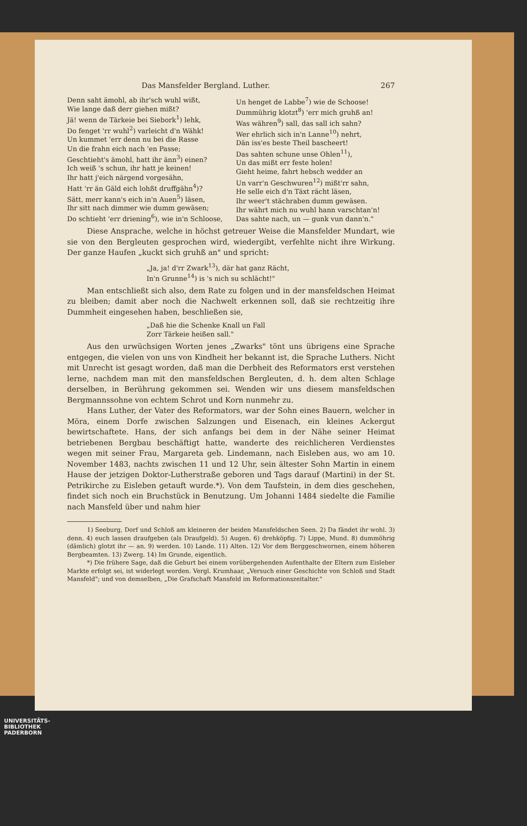Das Mansfelder Bergland. Luther. 267
Denn saht ämohl, ab ihr'sch wuhl wißt,
Wie lange daß derr giehen mißt?
Jä! wenn de Tärkeie bei Siebork<sup>1</sup>) lehk,
Do fenget 'rr wuhl<sup>2</sup>) varleicht d'n Wähk!
Un kummet 'err denn nu bei die Rasse
Un die frahn eich nach 'en Passe;
Geschtieht's ämohl, hatt ihr änn<sup>3</sup>) einen?
Ich weiß 's schun, ihr hatt je keinen!
Ihr hatt j'eich närgend vorgesähn,
Hatt 'rr än Gäld eich lohßt druffgähn<sup>4</sup>)?
Sätt, merr kann's eich in'n Auen<sup>5</sup>) läsen,
Ihr sitt nach dimmer wie dumm gewäsen;
Do schtieht 'err driening<sup>6</sup>), wie in'n Schloose,
Un henget de Labbe<sup>7</sup>) wie de Schoose!
Dummührig klotzt<sup>8</sup>) 'err mich gruhß an!
Was währen<sup>9</sup>) sall, das sall ich sahn?
Wer ehrlich sich in'n Lanne<sup>10</sup>) nehrt,
Dän iss'es beste Theil baschеert!
Das sahten schune unse Ohlen<sup>11</sup>),
Un das mißt err feste holen!
Gieht heime, fahrt hebsch wedder an
Un varr'n Geschwuren<sup>12</sup>) mißt'rr sahn,
He selle eich d'n Täxt rächt läsen,
Ihr weer't stächraben dumm gewäsen.
Ihr währt mich nu wuhl hann varschtan'n!
Das sahte nach, un — gunk vun dann'n."
Diese Ansprache, welche in höchst getreuer Weise die Mansfelder Mundart, wie sie von den Bergleuten gesprochen wird, wiedergibt, verfehlte nicht ihre Wirkung. Der ganze Haufen „kuckt sich gruhß an" und spricht:
„Ja, ja! d'rr Zwark<sup>13</sup>), där hat ganz Rächt,
In'n Grunne<sup>14</sup>) is 's nich su schlächt!"
Man entschließt sich also, dem Rate zu folgen und in der mansfeldschen Heimat zu bleiben; damit aber noch die Nachwelt erkennen soll, daß sie rechtzeitig ihre Dummheit eingesehen haben, beschließen sie,
„Daß hie die Schenke Knall un Fall
Zorr Tärkeie heißen sall."
Aus den urwüchsigen Worten jenes „Zwarks" tönt uns übrigens eine Sprache entgegen, die vielen von uns von Kindheit her bekannt ist, die Sprache Luthers. Nicht mit Unrecht ist gesagt worden, daß man die Derbheit des Reformators erst verstehen lerne, nachdem man mit den mansfeldschen Bergleuten, d. h. dem alten Schlage derselben, in Berührung gekommen sei. Wenden wir uns diesem mansfeldschen Bergmannssohne von echtem Schrot und Korn nunmehr zu.
Hans Luther, der Vater des Reformators, war der Sohn eines Bauern, welcher in Möra, einem Dorfe zwischen Salzungen und Eisenach, ein kleines Ackergut bewirtschaftete. Hans, der sich anfangs bei dem in der Nähe seiner Heimat betriebenen Bergbau beschäftigt hatte, wanderte des reichlicheren Verdienstes wegen mit seiner Frau, Margareta geb. Lindemann, nach Eisleben aus, wo am 10. November 1483, nachts zwischen 11 und 12 Uhr, sein ältester Sohn Martin in einem Hause der jetzigen Doktor-Lutherstraße geboren und Tags darauf (Martini) in der St. Petrikirche zu Eisleben getauft wurde.*). Von dem Taufstein, in dem dies geschehen, findet sich noch ein Bruchstück in Benutzung. Um Johanni 1484 siedelte die Familie nach Mansfeld über und nahm hier
1) Seeburg, Dorf und Schloß am kleineren der beiden Mansfeldschen Seen. 2) Da fändet ihr wohl. 3) denn. 4) euch lassen draufgeben (als Draufgeld). 5) Augen. 6) drehköpfig. 7) Lippe, Mund. 8) dummöhrig (dämlich) glotzt ihr — an. 9) werden. 10) Lande. 11) Alten. 12) Vor dem Berggeschwornen, einem höheren Bergbeamten. 13) Zwerg. 14) Im Grunde, eigentlich.
*) Die frühere Sage, daß die Geburt bei einem vorübergehenden Aufenthalte der Eltern zum Eisleber Markte erfolgt sei, ist widerlegt worden. Vergl. Krumhaar, „Versuch einer Geschichte von Schloß und Stadt Mansfeld"; und von demselben, „Die Grafschaft Mansfeld im Reformationszeitalter."
UNIVERSITÄTS-
BIBLIOTHEK
PADERBORN